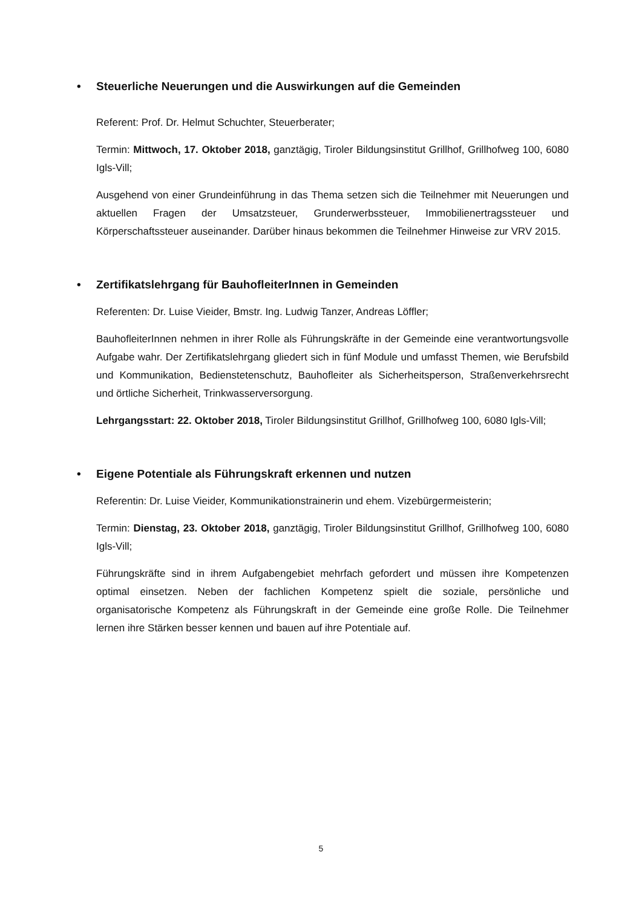• Steuerliche Neuerungen und die Auswirkungen auf die Gemeinden
Referent: Prof. Dr. Helmut Schuchter, Steuerberater;
Termin: Mittwoch, 17. Oktober 2018, ganztägig, Tiroler Bildungsinstitut Grillhof, Grillhofweg 100, 6080 Igls-Vill;
Ausgehend von einer Grundeinführung in das Thema setzen sich die Teilnehmer mit Neuerungen und aktuellen Fragen der Umsatzsteuer, Grunderwerbssteuer, Immobilienertragssteuer und Körperschaftssteuer auseinander. Darüber hinaus bekommen die Teilnehmer Hinweise zur VRV 2015.
• Zertifikatslehrgang für BauhofleiterInnen in Gemeinden
Referenten: Dr. Luise Vieider, Bmstr. Ing. Ludwig Tanzer, Andreas Löffler;
BauhofleiterInnen nehmen in ihrer Rolle als Führungskräfte in der Gemeinde eine verantwortungsvolle Aufgabe wahr. Der Zertifikatslehrgang gliedert sich in fünf Module und umfasst Themen, wie Berufsbild und Kommunikation, Bedienstetenschutz, Bauhofleiter als Sicherheitsperson, Straßenverkehrsrecht und örtliche Sicherheit, Trinkwasserversorgung.
Lehrgangsstart: 22. Oktober 2018, Tiroler Bildungsinstitut Grillhof, Grillhofweg 100, 6080 Igls-Vill;
• Eigene Potentiale als Führungskraft erkennen und nutzen
Referentin: Dr. Luise Vieider, Kommunikationstrainerin und ehem. Vizebürgermeisterin;
Termin: Dienstag, 23. Oktober 2018, ganztägig, Tiroler Bildungsinstitut Grillhof, Grillhofweg 100, 6080 Igls-Vill;
Führungskräfte sind in ihrem Aufgabengebiet mehrfach gefordert und müssen ihre Kompetenzen optimal einsetzen. Neben der fachlichen Kompetenz spielt die soziale, persönliche und organisatorische Kompetenz als Führungskraft in der Gemeinde eine große Rolle. Die Teilnehmer lernen ihre Stärken besser kennen und bauen auf ihre Potentiale auf.
5